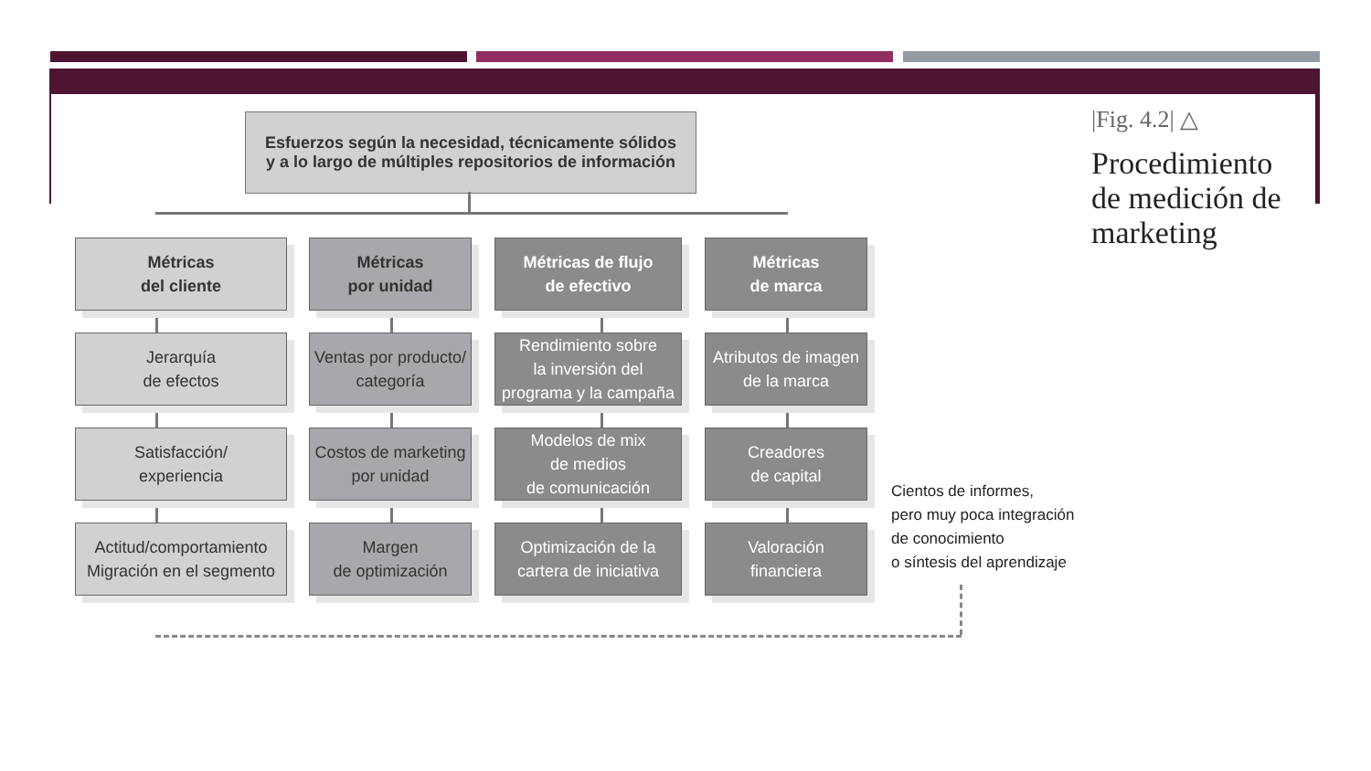Esfuerzos según la necesidad, técnicamente sólidos
y a lo largo de múltiples repositorios de información
Métricas
del cliente
Jerarquía
de efectos
Satisfacción/
experiencia
Actitud/comportamiento
Migración en el segmento
Métricas
por unidad
Ventas por producto/
categoría
Costos de marketing
por unidad
Margen
de optimización
Métricas de flujo
de efectivo
Rendimiento sobre
la inversión del
programa y la campaña
Modelos de mix
de medios
de comunicación
Optimización de la
cartera de iniciativa
Métricas
de marca
Atributos de imagen
de la marca
Creadores
de capital
Valoración
financiera
Cientos de informes,
pero muy poca integración
de conocimiento
o síntesis del aprendizaje
|Fig. 4.2| △
Procedimiento
de medición de
marketing